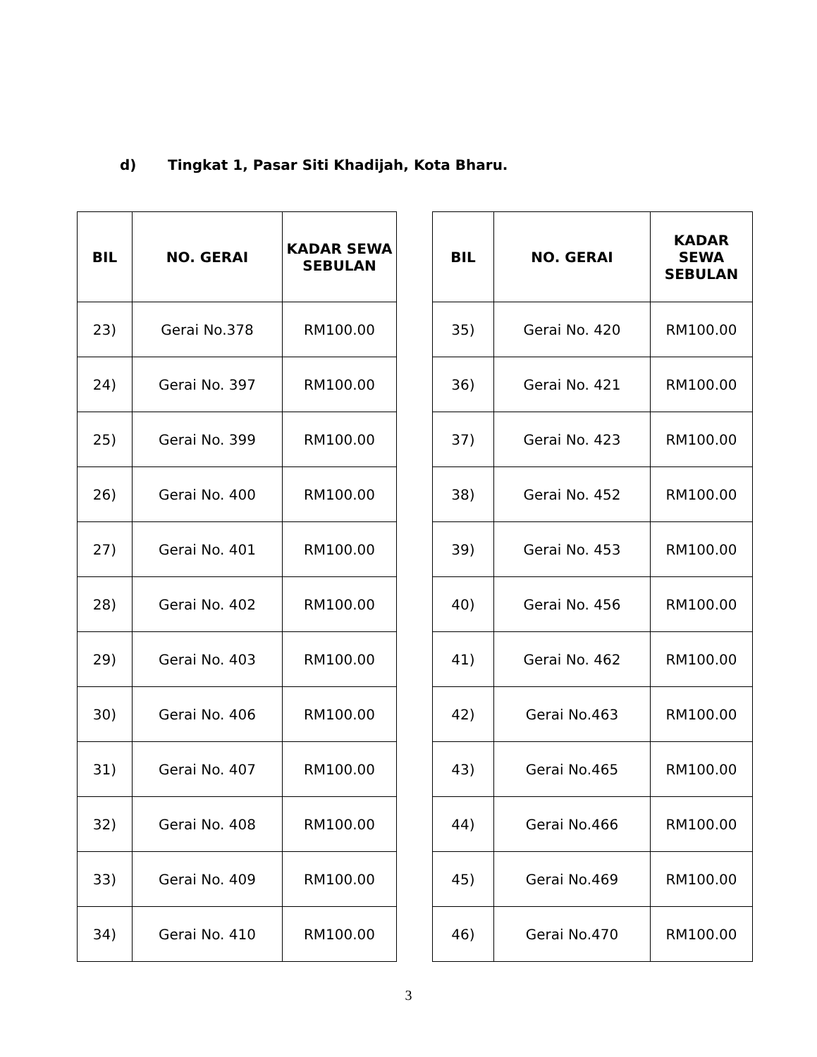d) Tingkat 1, Pasar Siti Khadijah, Kota Bharu.
| BIL | NO. GERAI | KADAR SEWA SEBULAN |
| --- | --- | --- |
| 23) | Gerai No.378 | RM100.00 |
| 24) | Gerai No. 397 | RM100.00 |
| 25) | Gerai No. 399 | RM100.00 |
| 26) | Gerai No. 400 | RM100.00 |
| 27) | Gerai No. 401 | RM100.00 |
| 28) | Gerai No. 402 | RM100.00 |
| 29) | Gerai No. 403 | RM100.00 |
| 30) | Gerai No. 406 | RM100.00 |
| 31) | Gerai No. 407 | RM100.00 |
| 32) | Gerai No. 408 | RM100.00 |
| 33) | Gerai No. 409 | RM100.00 |
| 34) | Gerai No. 410 | RM100.00 |
| BIL | NO. GERAI | KADAR SEWA SEBULAN |
| --- | --- | --- |
| 35) | Gerai No. 420 | RM100.00 |
| 36) | Gerai No. 421 | RM100.00 |
| 37) | Gerai No. 423 | RM100.00 |
| 38) | Gerai No. 452 | RM100.00 |
| 39) | Gerai No. 453 | RM100.00 |
| 40) | Gerai No. 456 | RM100.00 |
| 41) | Gerai No. 462 | RM100.00 |
| 42) | Gerai No.463 | RM100.00 |
| 43) | Gerai No.465 | RM100.00 |
| 44) | Gerai No.466 | RM100.00 |
| 45) | Gerai No.469 | RM100.00 |
| 46) | Gerai No.470 | RM100.00 |
3